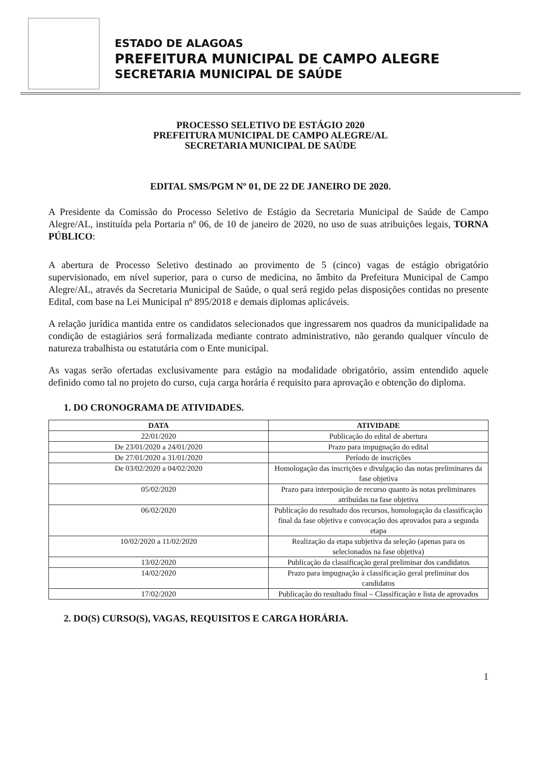ESTADO DE ALAGOAS
PREFEITURA MUNICIPAL DE CAMPO ALEGRE
SECRETARIA MUNICIPAL DE SAÚDE
PROCESSO SELETIVO DE ESTÁGIO 2020
PREFEITURA MUNICIPAL DE CAMPO ALEGRE/AL
SECRETARIA MUNICIPAL DE SAÚDE
EDITAL SMS/PGM Nº 01, DE 22 DE JANEIRO DE 2020.
A Presidente da Comissão do Processo Seletivo de Estágio da Secretaria Municipal de Saúde de Campo Alegre/AL, instituída pela Portaria nº 06, de 10 de janeiro de 2020, no uso de suas atribuições legais, TORNA PÚBLICO:
A abertura de Processo Seletivo destinado ao provimento de 5 (cinco) vagas de estágio obrigatório supervisionado, em nível superior, para o curso de medicina, no âmbito da Prefeitura Municipal de Campo Alegre/AL, através da Secretaria Municipal de Saúde, o qual será regido pelas disposições contidas no presente Edital, com base na Lei Municipal nº 895/2018 e demais diplomas aplicáveis.
A relação jurídica mantida entre os candidatos selecionados que ingressarem nos quadros da municipalidade na condição de estagiários será formalizada mediante contrato administrativo, não gerando qualquer vínculo de natureza trabalhista ou estatutária com o Ente municipal.
As vagas serão ofertadas exclusivamente para estágio na modalidade obrigatório, assim entendido aquele definido como tal no projeto do curso, cuja carga horária é requisito para aprovação e obtenção do diploma.
1. DO CRONOGRAMA DE ATIVIDADES.
| DATA | ATIVIDADE |
| --- | --- |
| 22/01/2020 | Publicação do edital de abertura |
| De 23/01/2020 a 24/01/2020 | Prazo para impugnação do edital |
| De 27/01/2020 a 31/01/2020 | Período de inscrições |
| De 03/02/2020 a 04/02/2020 | Homologação das inscrições e divulgação das notas preliminares da fase objetiva |
| 05/02/2020 | Prazo para interposição de recurso quanto às notas preliminares atribuídas na fase objetiva |
| 06/02/2020 | Publicação do resultado dos recursos, homologação da classificação final da fase objetiva e convocação dos aprovados para a segunda etapa |
| 10/02/2020 a 11/02/2020 | Realização da etapa subjetiva da seleção (apenas para os selecionados na fase objetiva) |
| 13/02/2020 | Publicação da classificação geral preliminar dos candidatos |
| 14/02/2020 | Prazo para impugnação à classificação geral preliminar dos candidatos |
| 17/02/2020 | Publicação do resultado final – Classificação e lista de aprovados |
2. DO(S) CURSO(S), VAGAS, REQUISITOS E CARGA HORÁRIA.
1